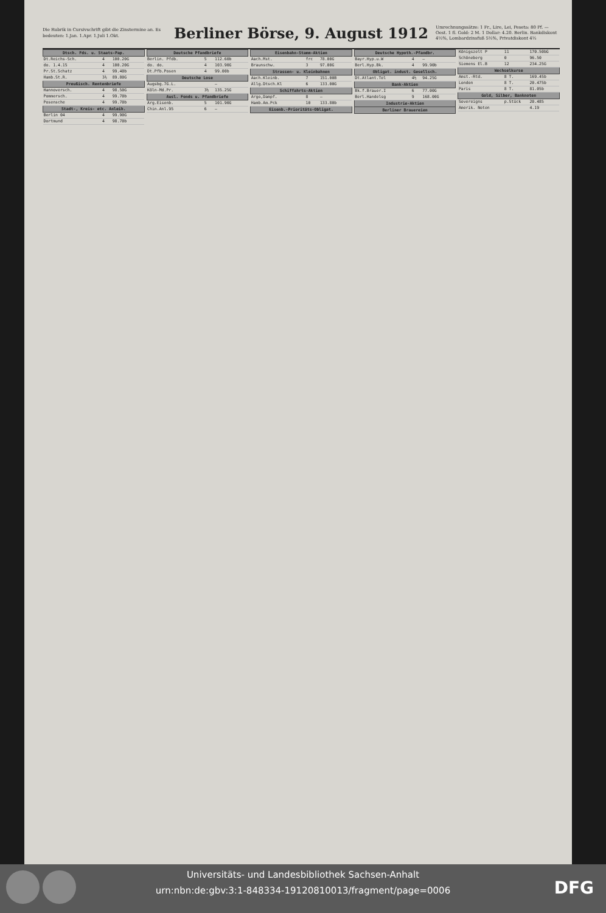Die Rubrik in Cursivschrift gibt die Zinstermine an. Es bedeuten: 1.Jan. 1.Apr. 1.Juli 1.Okt.
Berliner Börse, 9. August 1912
Umrechnungssätze: 1 Fr., Lire, Lei, Peseta: 80 Pf. — Oest. 1 fl. Gold: 2 M. 1 Dollar: 4.20. Berlin. Bankdiskont 4½%, Lombardzinsfuß 5½%, Privatdiskont 4½
| Dtsch. Fds. u. Staats-Pap. | | | |
| --- | --- | --- | --- |
| Dt.Reichs-Sch. | 4 | 100.20G | |
| do. 1.4.15 | 4 | 100.20G | |
| Pr.St.Schatz | 4 | 99.40b | |
| Hamb.St.R. | 3½ | 89.80G | |
| Preußisch. Rentenbriefe | | | |
| Hannoversch. | 4 | 98.50G | |
| Pommersch. | 4 | 99.70b | |
| Posensche | 4 | 99.70b | |
| Stadt-, Kreis- etc. Anleih. | | | |
| Berlin 04 | 4 | 99.90G | |
| Dortmund | 4 | 98.70b | |
| Deutsche Pfandbriefe | | | |
| --- | --- | --- | --- |
| Berlin. Pfdb. | 5 | 112.60b | |
| do. do. | 4 | 103.90G | |
| Dt.Pfb.Posen | 4 | 99.00b | |
| Deutsche Lose | | | |
| Augsbg.7G.L. | | — | |
| Köln-Md.Pr. | 3½ | 135.25G | |
| Ausl. Fonds u. Pfandbriefe | | | |
| Arg.Eisenb. | 5 | 101.90G | |
| Chin.Anl.95 | 6 | — | |
| Eisenbahn-Stamm-Aktien | | | |
| --- | --- | --- | --- |
| Aach.Mst. | frc | 78.00G | |
| Braunschw. | 3 | 97.00G | |
| Strassen- u. Kleinbahnen | | | |
| Aach.Kleinb. | 7 | 151.00B | |
| Allg.Dtsch.Kl | 6 | 133.00G | |
| Schiffahrts-Aktien | | | |
| Argo,Dampf. | 8 | — | |
| Hamb.Am.Pck | 10 | 133.80b | |
| Eisenb.-Prioritäts-Obligat. | | | |
| Deutsche Hypoth.-Pfandbr. | | | |
| --- | --- | --- | --- |
| Bayr.Hyp.u.W | 4 | — | |
| Berl.Hyp.Bk. | 4 | 99.90b | |
| Obligat. indust. Gesellsch. | | | |
| Dt.Atlant.Tel | 4½ | 94.25G | |
| Bank-Aktien | | | |
| Bk.f.Brauer.I | 6 | 77.00G | |
| Berl.Handelsg | 9 | 168.00G | |
| Industrie-Aktien | | | |
| Berliner Brauereien | | | |
| Königszelt P | 11 | 170.50bG | |
| Schöneberg | 0 | 96.50 | |
| Siemens El.B | 12 | 234.25G | |
| Wechselkurse | | | |
| Amst.-Rtd. | 8 T. | 169.45b | |
| London | 8 T. | 20.475b | |
| Paris | 8 T. | 81.05b | |
| Gold, Silber, Banknoten | | | |
| Sovereigns | p.Stück | 20.485 | |
| Amerik. Noten | | 4.19 | |
Universitäts- und Landesbibliothek Sachsen-Anhalt
urn:nbn:de:gbv:3:1-848334-19120810013/fragment/page=0006
DFG